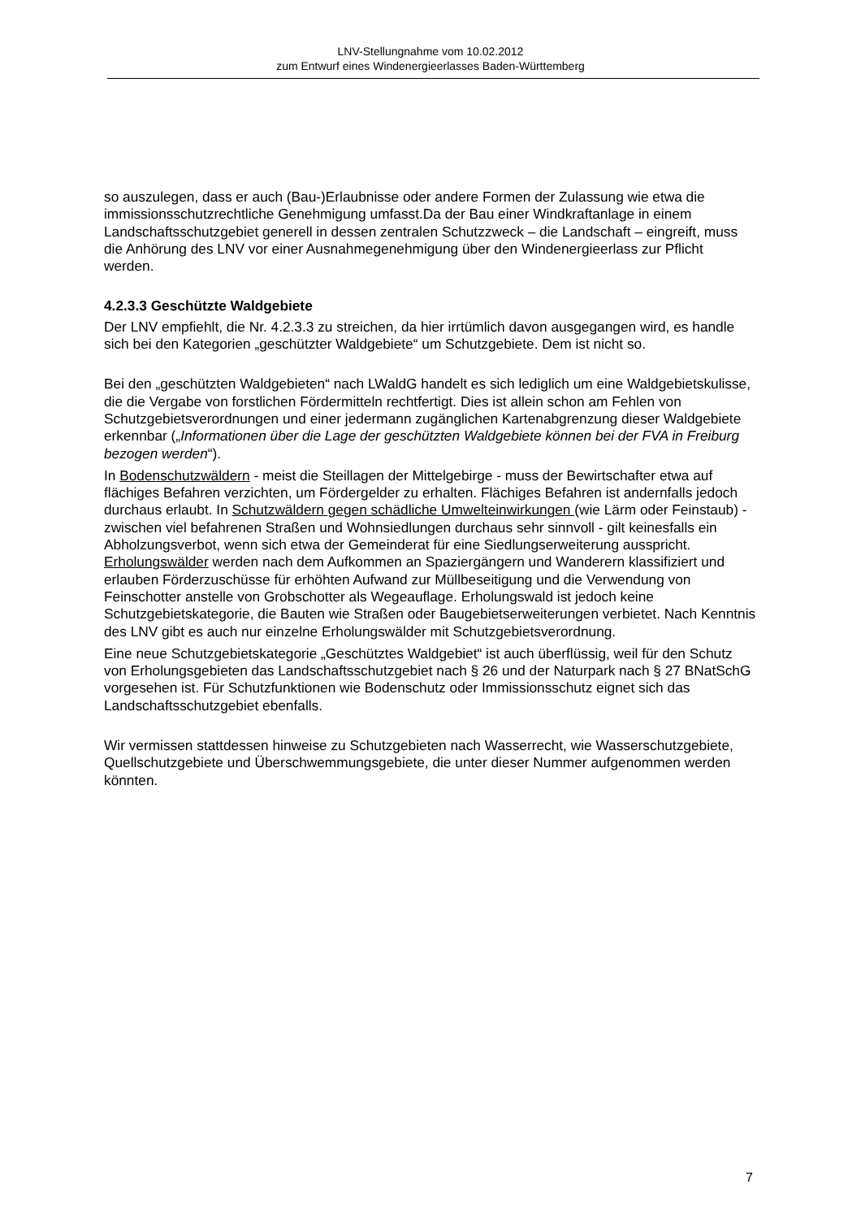LNV-Stellungnahme vom 10.02.2012
zum Entwurf eines Windenergieerlasses Baden-Württemberg
so auszulegen, dass er auch (Bau-)Erlaubnisse oder andere Formen der Zulassung wie etwa die immissionsschutzrechtliche Genehmigung umfasst.Da der Bau einer Windkraftanlage in einem Landschaftsschutzgebiet generell in dessen zentralen Schutzzweck – die Landschaft – eingreift, muss die Anhörung des LNV vor einer Ausnahmegenehmigung über den Windenergieerlass zur Pflicht werden.
4.2.3.3 Geschützte Waldgebiete
Der LNV empfiehlt, die Nr. 4.2.3.3 zu streichen, da hier irrtümlich davon ausgegangen wird, es handle sich bei den Kategorien „geschützter Waldgebiete“ um Schutzgebiete. Dem ist nicht so.
Bei den „geschützten Waldgebieten“ nach LWaldG handelt es sich lediglich um eine Waldgebietskulisse, die die Vergabe von forstlichen Fördermitteln rechtfertigt. Dies ist allein schon am Fehlen von Schutzgebietsverordnungen und einer jedermann zugänglichen Kartenabgrenzung dieser Waldgebiete erkennbar („Informationen über die Lage der geschützten Waldgebiete können bei der FVA in Freiburg bezogen werden“).
In Bodenschutzwäldern - meist die Steillagen der Mittelgebirge - muss der Bewirtschafter etwa auf flächiges Befahren verzichten, um Fördergelder zu erhalten. Flächiges Befahren ist andernfalls jedoch durchaus erlaubt. In Schutzwäldern gegen schädliche Umwelteinwirkungen (wie Lärm oder Feinstaub) - zwischen viel befahrenen Straßen und Wohnsiedlungen durchaus sehr sinnvoll - gilt keinesfalls ein Abholzungsverbot, wenn sich etwa der Gemeinderat für eine Siedlungserweiterung ausspricht. Erholungswälder werden nach dem Aufkommen an Spaziergängern und Wanderern klassifiziert und erlauben Förderzuschüsse für erhöhten Aufwand zur Müllbeseitigung und die Verwendung von Feinschotter anstelle von Grobschotter als Wegeauflage. Erholungswald ist jedoch keine Schutzgebietskategorie, die Bauten wie Straßen oder Baugebietserweiterungen verbietet. Nach Kenntnis des LNV gibt es auch nur einzelne Erholungswälder mit Schutzgebietsverordnung.
Eine neue Schutzgebietskategorie „Geschütztes Waldgebiet“ ist auch überflüssig, weil für den Schutz von Erholungsgebieten das Landschaftsschutzgebiet nach § 26 und der Naturpark nach § 27 BNatSchG vorgesehen ist. Für Schutzfunktionen wie Bodenschutz oder Immissionsschutz eignet sich das Landschaftsschutzgebiet ebenfalls.
Wir vermissen stattdessen hinweise zu Schutzgebieten nach Wasserrecht, wie Wasserschutzgebiete, Quellschutzgebiete und Überschwemmungsgebiete, die unter dieser Nummer aufgenommen werden könnten.
7